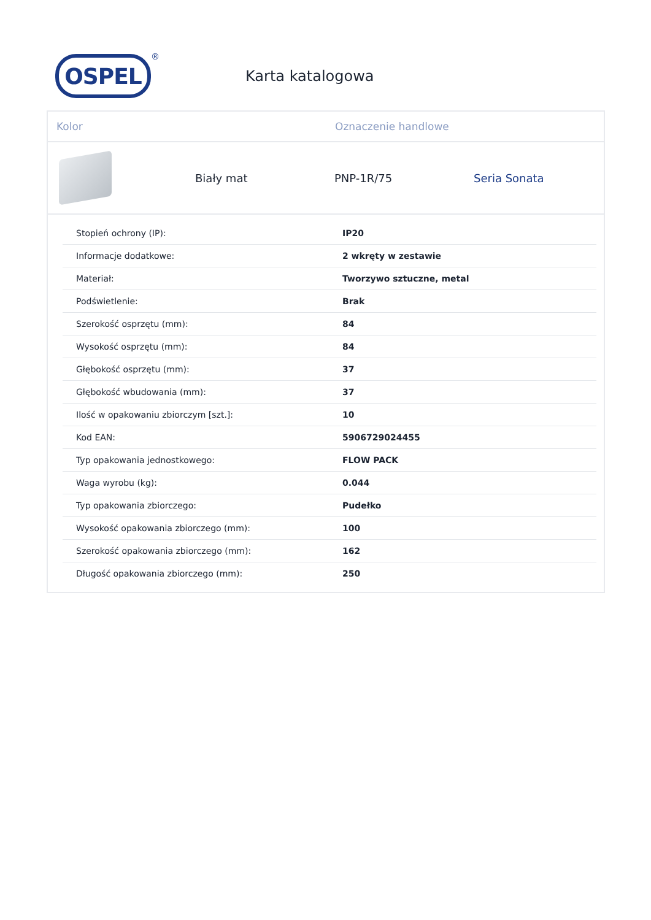OSPEL
®
Karta katalogowa
Kolor Oznaczenie handlowe
Biały mat PNP-1R/75 Seria Sonata
| Stopień ochrony (IP): | IP20 |
| Informacje dodatkowe: | 2 wkręty w zestawie |
| Materiał: | Tworzywo sztuczne, metal |
| Podświetlenie: | Brak |
| Szerokość osprzętu (mm): | 84 |
| Wysokość osprzętu (mm): | 84 |
| Głębokość osprzętu (mm): | 37 |
| Głębokość wbudowania (mm): | 37 |
| Ilość w opakowaniu zbiorczym [szt.]: | 10 |
| Kod EAN: | 5906729024455 |
| Typ opakowania jednostkowego: | FLOW PACK |
| Waga wyrobu (kg): | 0.044 |
| Typ opakowania zbiorczego: | Pudełko |
| Wysokość opakowania zbiorczego (mm): | 100 |
| Szerokość opakowania zbiorczego (mm): | 162 |
| Długość opakowania zbiorczego (mm): | 250 |